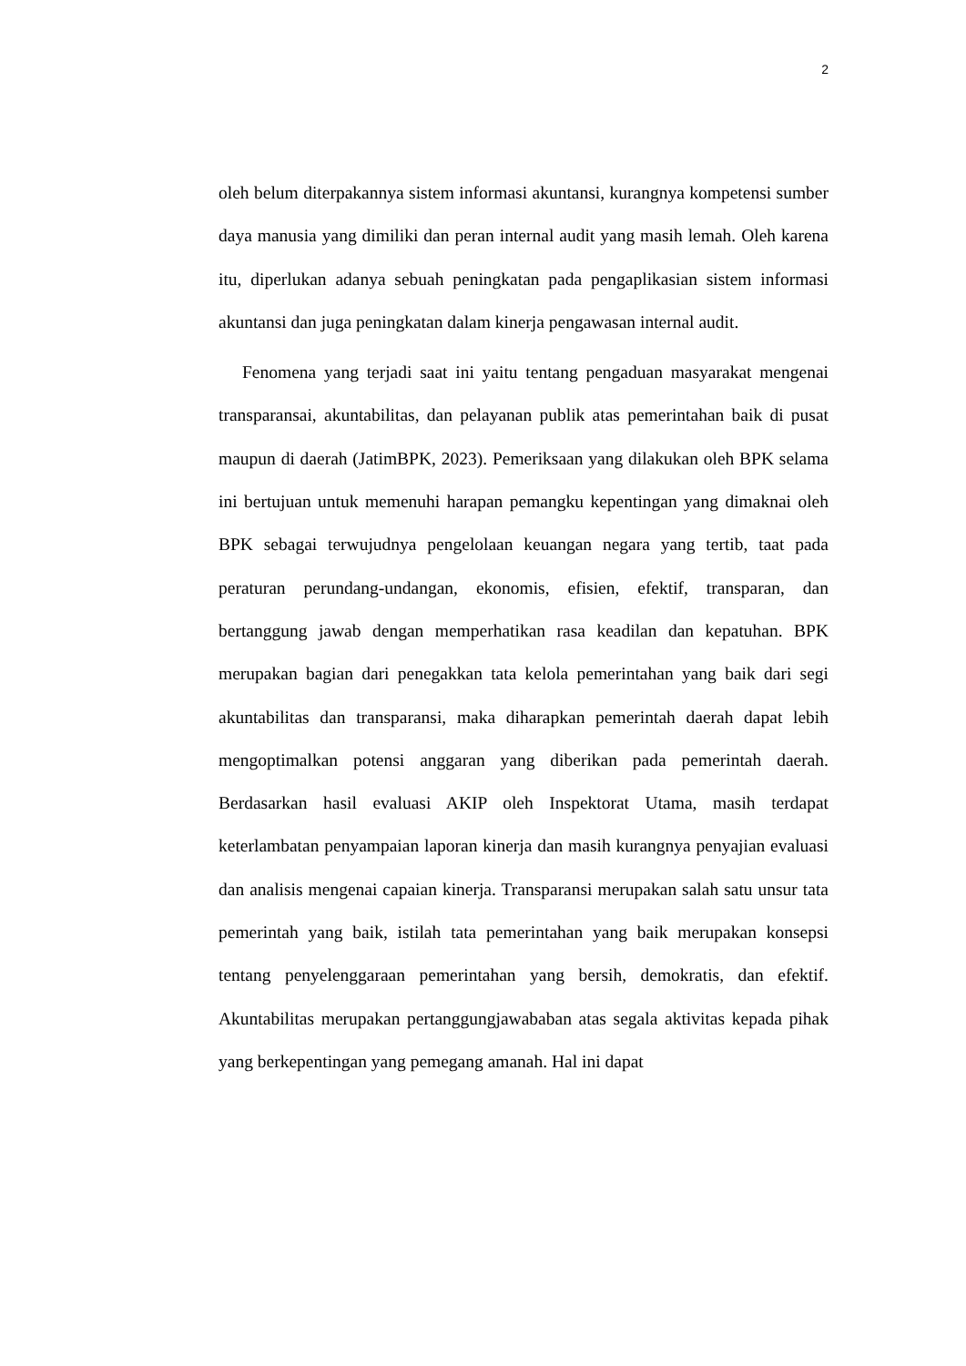2
oleh belum diterpakannya sistem informasi akuntansi, kurangnya kompetensi sumber daya manusia yang dimiliki dan peran internal audit yang masih lemah. Oleh karena itu, diperlukan adanya sebuah peningkatan pada pengaplikasian sistem informasi akuntansi dan juga peningkatan dalam kinerja pengawasan internal audit.
Fenomena yang terjadi saat ini yaitu tentang pengaduan masyarakat mengenai transparansai, akuntabilitas, dan pelayanan publik atas pemerintahan baik di pusat maupun di daerah (JatimBPK, 2023). Pemeriksaan yang dilakukan oleh BPK selama ini bertujuan untuk memenuhi harapan pemangku kepentingan yang dimaknai oleh BPK sebagai terwujudnya pengelolaan keuangan negara yang tertib, taat pada peraturan perundang-undangan, ekonomis, efisien, efektif, transparan, dan bertanggung jawab dengan memperhatikan rasa keadilan dan kepatuhan. BPK merupakan bagian dari penegakkan tata kelola pemerintahan yang baik dari segi akuntabilitas dan transparansi, maka diharapkan pemerintah daerah dapat lebih mengoptimalkan potensi anggaran yang diberikan pada pemerintah daerah. Berdasarkan hasil evaluasi AKIP oleh Inspektorat Utama, masih terdapat keterlambatan penyampaian laporan kinerja dan masih kurangnya penyajian evaluasi dan analisis mengenai capaian kinerja. Transparansi merupakan salah satu unsur tata pemerintah yang baik, istilah tata pemerintahan yang baik merupakan konsepsi tentang penyelenggaraan pemerintahan yang bersih, demokratis, dan efektif. Akuntabilitas merupakan pertanggungjawababan atas segala aktivitas kepada pihak yang berkepentingan yang pemegang amanah. Hal ini dapat